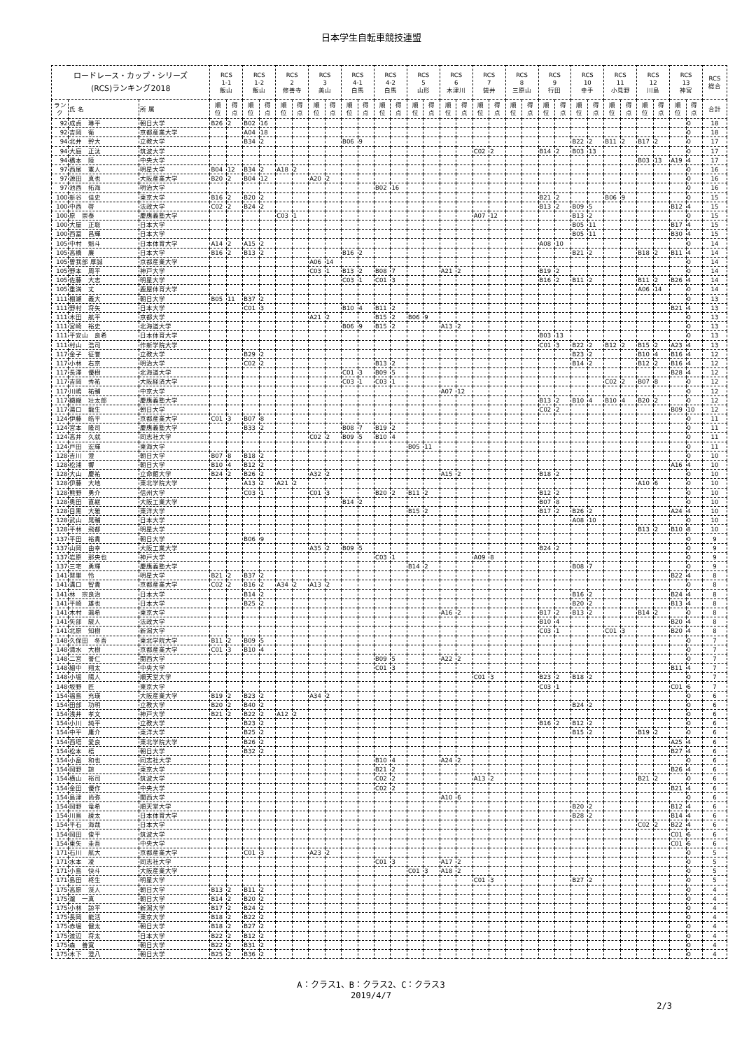日本学生自転車競技連盟
| ロードレース・カップ・シリーズ (RCS)ランキング2018 | | | RCS 1-1 飯山 | | RCS 1-2 飯山 | | RCS 2 修善寺 | | RCS 3 美山 | | RCS 4-1 白馬 | | RCS 4-2 白馬 | | RCS 5 山形 | | RCS 6 木津川 | | RCS 7 袋井 | | RCS 8 三原山 | | RCS 9 行田 | | RCS 10 幸手 | | RCS 11 小見野 | | RCS 12 川島 | | RCS 13 神宮 | | RCS 総合 |
| --- | --- | --- | --- | --- | --- | --- | --- | --- | --- | --- | --- | --- | --- | --- | --- | --- | --- | --- | --- | --- | --- | --- | --- | --- | --- | --- | --- | --- | --- | --- | --- | --- | --- |
| ラン ク | 氏 名 | 所 属 | 順 位 | 得 点 | 順 位 | 得 点 | 順 位 | 得 点 | 順 位 | 得 点 | 順 位 | 得 点 | 順 位 | 得 点 | 順 位 | 得 点 | 順 位 | 得 点 | 順 位 | 得 点 | 順 位 | 得 点 | 順 位 | 得 点 | 順 位 | 得 点 | 順 位 | 得 点 | 順 位 | 得 点 | 順 位 | 得 点 | 合計 |
| 92 | 成貞 琳平 | 朝日大学 | B26 | 2 | B02 | 16 | | | | | | | | | | | | | | | | | | | | | | | | | | 0 | 18 |
| 92 | 吉岡 衛 | 京都産業大学 | | | A04 | 18 | | | | | | | | | | | | | | | | | | | | | | | | | | 0 | 18 |
| 94 | 北井 幹大 | 立教大学 | | | B34 | 2 | | | | | B06 | 9 | | | | | | | | | | | | | B22 | 2 | B11 | 2 | B17 | 2 | | 0 | 17 |
| 94 | 大庭 正汰 | 筑波大学 | | | | | | | | | | | | | | | | | C02 | 2 | | | B14 | 2 | B03 | 13 | | | | | | 0 | 17 |
| 94 | 橋本 陸 | 中央大学 | | | | | | | | | | | | | | | | | | | | | | | | | | | B03 | 13 | A19 | 4 | 17 |
| 97 | 西尾 憲人 | 明星大学 | B04 | 12 | B34 | 2 | A18 | 2 | | | | | | | | | | | | | | | | | | | | | | | | 0 | 16 |
| 97 | 源田 真也 | 大阪産業大学 | B20 | 2 | B04 | 12 | | | A20 | 2 | | | | | | | | | | | | | | | | | | | | | | 0 | 16 |
| 97 | 池西 拓海 | 明治大学 | | | | | | | | | | | B02 | 16 | | | | | | | | | | | | | | | | | | 0 | 16 |
| 100 | 新谷 佳史 | 東京大学 | B16 | 2 | B20 | 2 | | | | | | | | | | | | | | | | | B21 | 2 | | | B06 | 9 | | | | 0 | 15 |
| 100 | 中西 啓 | 法政大学 | C02 | 2 | B24 | 2 | | | | | | | | | | | | | | | | | B13 | 2 | B09 | 5 | | | | | B12 | 4 | 15 |
| 100 | 原 崇泰 | 慶應義塾大学 | | | | | C03 | 1 | | | | | | | | | | | A07 | 12 | | | | | B13 | 2 | | | | | | 0 | 15 |
| 100 | 大屋 正聡 | 日本大学 | | | | | | | | | | | | | | | | | | | | | | | B05 | 11 | | | | | B17 | 4 | 15 |
| 100 | 西冨 昌輝 | 日本大学 | | | | | | | | | | | | | | | | | | | | | | | B05 | 11 | | | | | B30 | 4 | 15 |
| 105 | 中村 魁斗 | 日本体育大学 | A14 | 2 | A15 | 2 | | | | | | | | | | | | | | | | | A08 | 10 | | | | | | | | 0 | 14 |
| 105 | 高橋 廉 | 日本大学 | B16 | 2 | B13 | 2 | | | | | B16 | 2 | | | | | | | | | | | | | B21 | 2 | | | B18 | 2 | B11 | 4 | 14 |
| 105 | 曽我部 厚誠 | 京都産業大学 | | | | | | | A06 | 14 | | | | | | | | | | | | | | | | | | | | | | 0 | 14 |
| 105 | 野本 周平 | 神戸大学 | | | | | | | C03 | 1 | B13 | 2 | B08 | 7 | | | A21 | 2 | | | | | B19 | 2 | | | | | | | | 0 | 14 |
| 105 | 佐藤 大志 | 明星大学 | | | | | | | | | C03 | 1 | C01 | 3 | | | | | | | | | B16 | 2 | B11 | 2 | | | B11 | 2 | B26 | 4 | 14 |
| 105 | 重満 丈 | 鹿屋体育大学 | | | | | | | | | | | | | | | | | | | | | | | | | | | A06 | 14 | | 0 | 14 |
| 111 | 棚瀬 義大 | 朝日大学 | B05 | 11 | B37 | 2 | | | | | | | | | | | | | | | | | | | | | | | | | | 0 | 13 |
| 111 | 野村 将矢 | 日本大学 | | | C01 | 3 | | | | | B10 | 4 | B11 | 2 | | | | | | | | | | | | | | | | | B21 | 4 | 13 |
| 111 | 木田 航平 | 京都大学 | | | | | | | A21 | 2 | | | B15 | 2 | B06 | 9 | | | | | | | | | | | | | | | | 0 | 13 |
| 111 | 宮崎 裕史 | 北海道大学 | | | | | | | | | B06 | 9 | B15 | 2 | | | A13 | 2 | | | | | | | | | | | | | | 0 | 13 |
| 111 | 平安山 良希 | 日本体育大学 | | | | | | | | | | | | | | | | | | | | | B03 | 13 | | | | | | | | 0 | 13 |
| 111 | 村山 浩司 | 作新学院大学 | | | | | | | | | | | | | | | | | | | | | C01 | 3 | B22 | 2 | B12 | 2 | B15 | 2 | A23 | 4 | 13 |
| 117 | 金子 征誉 | 立教大学 | | | B29 | 2 | | | | | | | | | | | | | | | | | | | B23 | 2 | | | B10 | 4 | B16 | 4 | 12 |
| 117 | 小林 右京 | 明治大学 | | | C02 | 2 | | | | | | | B13 | 2 | | | | | | | | | | | B14 | 2 | | | B12 | 2 | B16 | 4 | 12 |
| 117 | 長澤 優樹 | 北海道大学 | | | | | | | | | C01 | 3 | B09 | 5 | | | | | | | | | | | | | | | | | B28 | 4 | 12 |
| 117 | 吉岡 秀祐 | 大阪経済大学 | | | | | | | | | C03 | 1 | C03 | 1 | | | | | | | | | | | | | C02 | 2 | B07 | 8 | | 0 | 12 |
| 117 | 川嶋 祐輔 | 中京大学 | | | | | | | | | | | | | | | A07 | 12 | | | | | | | | | | | | | | 0 | 12 |
| 117 | 纐纈 壮太郎 | 慶應義塾大学 | | | | | | | | | | | | | | | | | | | | | B13 | 2 | B10 | 4 | B10 | 4 | B20 | 2 | | 0 | 12 |
| 117 | 湯口 龍生 | 朝日大学 | | | | | | | | | | | | | | | | | | | | | C02 | 2 | | | | | | | B09 | 10 | 12 |
| 124 | 伊藤 皓平 | 京都産業大学 | C01 | 3 | B07 | 8 | | | | | | | | | | | | | | | | | | | | | | | | | | 0 | 11 |
| 124 | 宮本 隆司 | 慶應義塾大学 | | | B33 | 2 | | | | | B08 | 7 | B19 | 2 | | | | | | | | | | | | | | | | | | 0 | 11 |
| 124 | 高井 久就 | 同志社大学 | | | | | | | C02 | 2 | B09 | 5 | B10 | 4 | | | | | | | | | | | | | | | | | | 0 | 11 |
| 124 | 戸田 宏輝 | 東海大学 | | | | | | | | | | | | | B05 | 11 | | | | | | | | | | | | | | | | 0 | 11 |
| 128 | 吉川 澄 | 朝日大学 | B07 | 8 | B18 | 2 | | | | | | | | | | | | | | | | | | | | | | | | | | 0 | 10 |
| 128 | 松浦 響 | 朝日大学 | B10 | 4 | B12 | 2 | | | | | | | | | | | | | | | | | | | | | | | | | A16 | 4 | 10 |
| 128 | 大山 慶祐 | 立命館大学 | B24 | 2 | B26 | 2 | | | A32 | 2 | | | | | | | A15 | 2 | | | | | B18 | 2 | | | | | | | | 0 | 10 |
| 128 | 伊藤 大地 | 東北学院大学 | | | A13 | 2 | A21 | 2 | | | | | | | | | | | | | | | | | | | | | A10 | 6 | | 0 | 10 |
| 128 | 熊野 勇介 | 信州大学 | | | C03 | 1 | | | C01 | 3 | | | B20 | 2 | B11 | 2 | | | | | | | B12 | 2 | | | | | | | | 0 | 10 |
| 128 | 奥田 直継 | 大阪工業大学 | | | | | | | | | B14 | 2 | | | | | | | | | | | B07 | 8 | | | | | | | | 0 | 10 |
| 128 | 目黒 大雅 | 東洋大学 | | | | | | | | | | | | | B15 | 2 | | | | | | | B17 | 2 | B26 | 2 | | | | | A24 | 4 | 10 |
| 128 | 武山 晃輔 | 日本大学 | | | | | | | | | | | | | | | | | | | | | | | A08 | 10 | | | | | | 0 | 10 |
| 128 | 平林 飛都 | 明星大学 | | | | | | | | | | | | | | | | | | | | | | | | | | | B13 | 2 | B10 | 8 | 10 |
| 137 | 平田 裕貴 | 朝日大学 | | | B06 | 9 | | | | | | | | | | | | | | | | | | | | | | | | | | 0 | 9 |
| 137 | 山岡 由幸 | 大阪工業大学 | | | | | | | A35 | 2 | B09 | 5 | | | | | | | | | | | B24 | 2 | | | | | | | | 0 | 9 |
| 137 | 岩原 那央也 | 神戸大学 | | | | | | | | | | | C03 | 1 | | | | | A09 | 8 | | | | | | | | | | | | 0 | 9 |
| 137 | 三宅 勇輝 | 慶應義塾大学 | | | | | | | | | | | | | B14 | 2 | | | | | | | | | B08 | 7 | | | | | | 0 | 9 |
| 141 | 鷲巣 怜 | 明星大学 | B21 | 2 | B37 | 2 | | | | | | | | | | | | | | | | | | | | | | | | | B22 | 4 | 8 |
| 141 | 溝口 智貴 | 京都産業大学 | C02 | 2 | B16 | 2 | A34 | 2 | A13 | 2 | | | | | | | | | | | | | | | | | | | | | | 0 | 8 |
| 141 | 林 宗良治 | 日本大学 | | | B14 | 2 | | | | | | | | | | | | | | | | | | | B16 | 2 | | | | | B24 | 4 | 8 |
| 141 | 平崎 雄也 | 日本大学 | | | B25 | 2 | | | | | | | | | | | | | | | | | | | B20 | 2 | | | | | B13 | 4 | 8 |
| 141 | 木村 颯希 | 東京大学 | | | | | | | | | | | | | | | A16 | 2 | | | | | B17 | 2 | B13 | 2 | | | B14 | 2 | | 0 | 8 |
| 141 | 矢部 駿人 | 法政大学 | | | | | | | | | | | | | | | | | | | | | B10 | 4 | | | | | | | B20 | 4 | 8 |
| 141 | 北原 知樹 | 新潟大学 | | | | | | | | | | | | | | | | | | | | | C03 | 1 | | | C01 | 3 | | | B20 | 4 | 8 |
| 148 | 久保田 冬吾 | 東北学院大学 | B11 | 2 | B09 | 5 | | | | | | | | | | | | | | | | | | | | | | | | | | 0 | 7 |
| 148 | 清水 大樹 | 京都産業大学 | C01 | 3 | B10 | 4 | | | | | | | | | | | | | | | | | | | | | | | | | | 0 | 7 |
| 148 | 二宮 誉仁 | 関西大学 | | | | | | | | | | | B09 | 5 | | | A22 | 2 | | | | | | | | | | | | | | 0 | 7 |
| 148 | 細中 翔太 | 中央大学 | | | | | | | | | | | C01 | 3 | | | | | | | | | | | | | | | | | B11 | 4 | 7 |
| 148 | 小堀 陽人 | 順天堂大学 | | | | | | | | | | | | | | | | | C01 | 3 | | | B23 | 2 | B18 | 2 | | | | | | 0 | 7 |
| 148 | 坂野 匠 | 東京大学 | | | | | | | | | | | | | | | | | | | | | C03 | 1 | | | | | | | C01 | 6 | 7 |
| 154 | 福島 充瑛 | 大阪産業大学 | B19 | 2 | B23 | 2 | | | A34 | 2 | | | | | | | | | | | | | | | | | | | | | | 0 | 6 |
| 154 | 田部 功明 | 立教大学 | B20 | 2 | B40 | 2 | | | | | | | | | | | | | | | | | | | B24 | 2 | | | | | | 0 | 6 |
| 154 | 浅井 孝文 | 神戸大学 | B21 | 2 | B22 | 2 | A12 | 2 | | | | | | | | | | | | | | | | | | | | | | | | 0 | 6 |
| 154 | 小川 純平 | 立教大学 | | | B23 | 2 | | | | | | | | | | | | | | | | | B16 | 2 | B12 | 2 | | | | | | 0 | 6 |
| 154 | 中平 庸介 | 東洋大学 | | | B25 | 2 | | | | | | | | | | | | | | | | | | | B15 | 2 | | | B19 | 2 | | 0 | 6 |
| 154 | 西塔 愛良 | 東北学院大学 | | | B26 | 2 | | | | | | | | | | | | | | | | | | | | | | | | | A25 | 4 | 6 |
| 154 | 松本 梧 | 朝日大学 | | | B32 | 2 | | | | | | | | | | | | | | | | | | | | | | | | | B27 | 4 | 6 |
| 154 | 小畠 和也 | 同志社大学 | | | | | | | | | | | B10 | 4 | | | A24 | 2 | | | | | | | | | | | | | | 0 | 6 |
| 154 | 岡野 諒 | 東京大学 | | | | | | | | | | | B21 | 2 | | | | | | | | | | | | | | | | | B26 | 4 | 6 |
| 154 | 横山 裕司 | 筑波大学 | | | | | | | | | | | C02 | 2 | | | | | A13 | 2 | | | | | | | | | B21 | 2 | | 0 | 6 |
| 154 | 金田 優作 | 中央大学 | | | | | | | | | | | C02 | 2 | | | | | | | | | | | | | | | | | B21 | 4 | 6 |
| 154 | 島津 尚弥 | 関西大学 | | | | | | | | | | | | | | | A10 | 6 | | | | | | | | | | | | | | 0 | 6 |
| 154 | 岡野 竜希 | 順天堂大学 | | | | | | | | | | | | | | | | | | | | | | | B20 | 2 | | | | | B12 | 4 | 6 |
| 154 | 川島 綾太 | 日本体育大学 | | | | | | | | | | | | | | | | | | | | | | | B28 | 2 | | | | | B14 | 4 | 6 |
| 154 | 平石 海哉 | 日本大学 | | | | | | | | | | | | | | | | | | | | | | | | | | | C02 | 2 | B22 | 4 | 6 |
| 154 | 岡田 俊平 | 筑波大学 | | | | | | | | | | | | | | | | | | | | | | | | | | | | | C01 | 6 | 6 |
| 154 | 東矢 圭吾 | 中央大学 | | | | | | | | | | | | | | | | | | | | | | | | | | | | | C01 | 6 | 6 |
| 171 | 石川 航大 | 京都産業大学 | | | C01 | 3 | | | A23 | 2 | | | | | | | | | | | | | | | | | | | | | | 0 | 5 |
| 171 | 水本 凌 | 同志社大学 | | | | | | | | | | | C01 | 3 | | | A17 | 2 | | | | | | | | | | | | | | 0 | 5 |
| 171 | 小島 快斗 | 大阪産業大学 | | | | | | | | | | | | | C01 | 3 | A18 | 2 | | | | | | | | | | | | | | 0 | 5 |
| 171 | 島田 柊生 | 明星大学 | | | | | | | | | | | | | | | | | C01 | 3 | | | | | B27 | 2 | | | | | | 0 | 5 |
| 175 | 高原 渓人 | 朝日大学 | B13 | 2 | B11 | 2 | | | | | | | | | | | | | | | | | | | | | | | | | | 0 | 4 |
| 175 | 瀧 一真 | 朝日大学 | B14 | 2 | B20 | 2 | | | | | | | | | | | | | | | | | | | | | | | | | | 0 | 4 |
| 175 | 小林 諒平 | 新潟大学 | B17 | 2 | B24 | 2 | | | | | | | | | | | | | | | | | | | | | | | | | | 0 | 4 |
| 175 | 長岡 能活 | 東京大学 | B18 | 2 | B22 | 2 | | | | | | | | | | | | | | | | | | | | | | | | | | 0 | 4 |
| 175 | 赤堀 健太 | 朝日大学 | B18 | 2 | B27 | 2 | | | | | | | | | | | | | | | | | | | | | | | | | | 0 | 4 |
| 175 | 渡辺 将太 | 日本大学 | B22 | 2 | B12 | 2 | | | | | | | | | | | | | | | | | | | | | | | | | | 0 | 4 |
| 175 | 森 善寛 | 朝日大学 | B22 | 2 | B31 | 2 | | | | | | | | | | | | | | | | | | | | | | | | | | 0 | 4 |
| 175 | 木下 澄八 | 朝日大学 | B25 | 2 | B36 | 2 | | | | | | | | | | | | | | | | | | | | | | | | | | 0 | 4 |
A：クラス1、B：クラス2、C：クラス3
2019/4/7
2/3